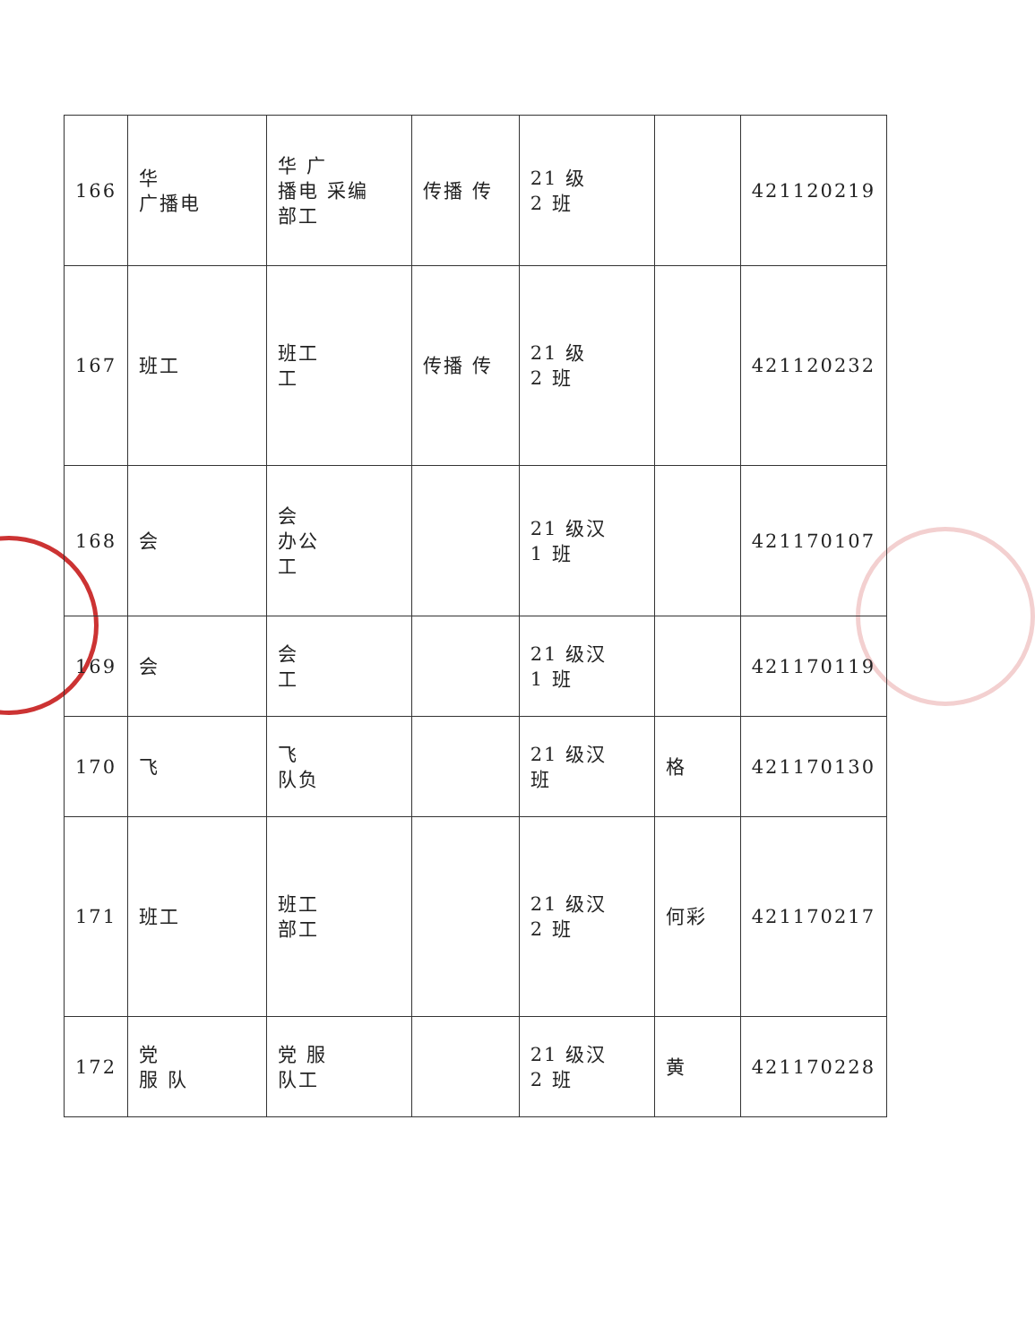| 166 | 华 广播电 | 华 广 播电 采编 部工 | 传播 传 | 21 级 2 班 | | 421120219 |
| 167 | 班工 | 班工 工 | 传播 传 | 21 级 2 班 | | 421120232 |
| 168 | 会 | 会 办公 工 | | 21 级汉 1 班 | | 421170107 |
| 169 | 会 | 会 工 | | 21 级汉 1 班 | | 421170119 |
| 170 | 飞 | 飞 队负 | | 21 级汉 班 | 格 | 421170130 |
| 171 | 班工 | 班工 部工 | | 21 级汉 2 班 | 何彩 | 421170217 |
| 172 | 党 服 队 | 党 服 队工 | | 21 级汉 2 班 | 黄 | 421170228 |